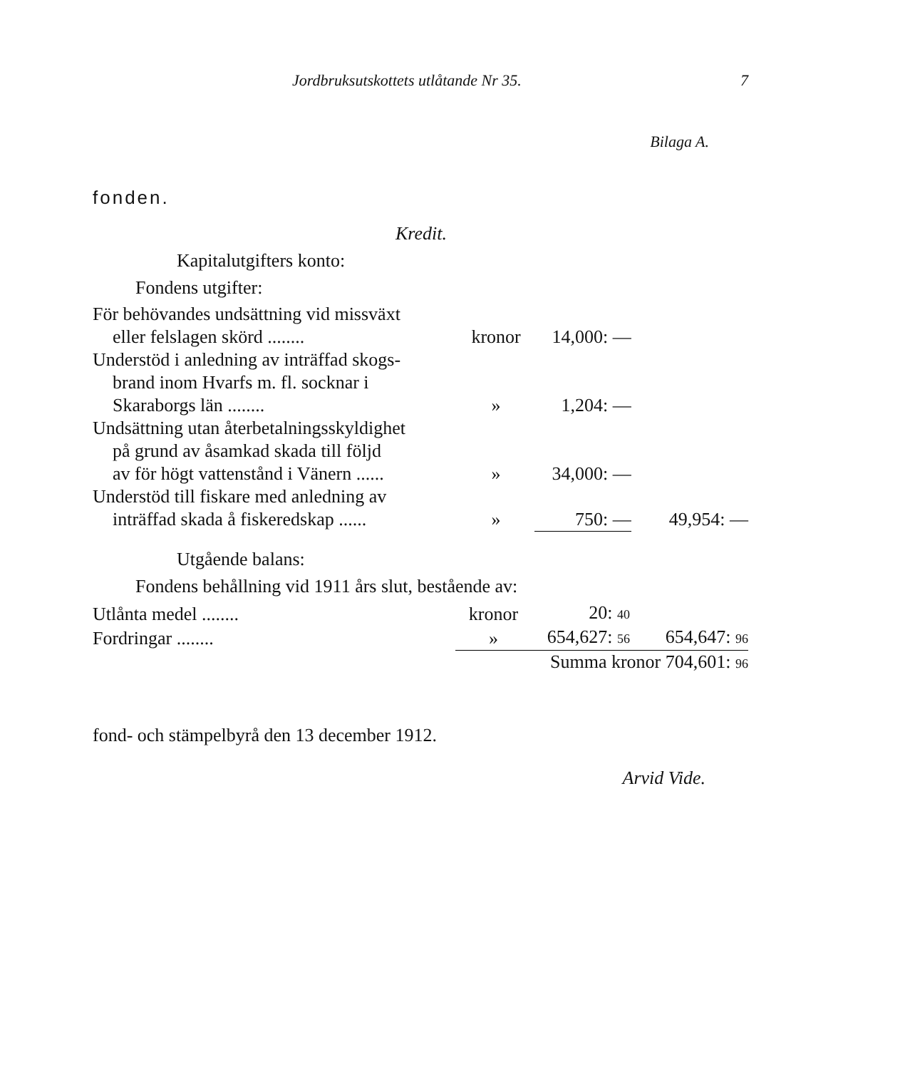Jordbruksutskottets utlåtande Nr 35. 7
Bilaga A.
fonden.
Kredit.
Kapitalutgifters konto:
Fondens utgifter:
| För behövandes undsättning vid missväxt eller felslagen skörd ........ | kronor | 14,000: — | |
| Understöd i anledning av inträffad skogs- brand inom Hvarfs m. fl. socknar i Skaraborgs län ........ | » | 1,204: — | |
| Undsättning utan återbetalningsskyldighet på grund av åsamkad skada till följd av för högt vattenstånd i Vänern ...... | » | 34,000: — | |
| Understöd till fiskare med anledning av inträffad skada å fiskeredskap ...... | » | 750: — | 49,954: — |
Utgående balans:
Fondens behållning vid 1911 års slut, bestående av:
| Utlånta medel ........ | kronor | 20: 40 | |
| Fordringar ........ | » | 654,627: 56 | 654,647: 96 |
| | Summa kronor 704,601: 96 | | |
fond- och stämpelbyrå den 13 december 1912.
Arvid Vide.